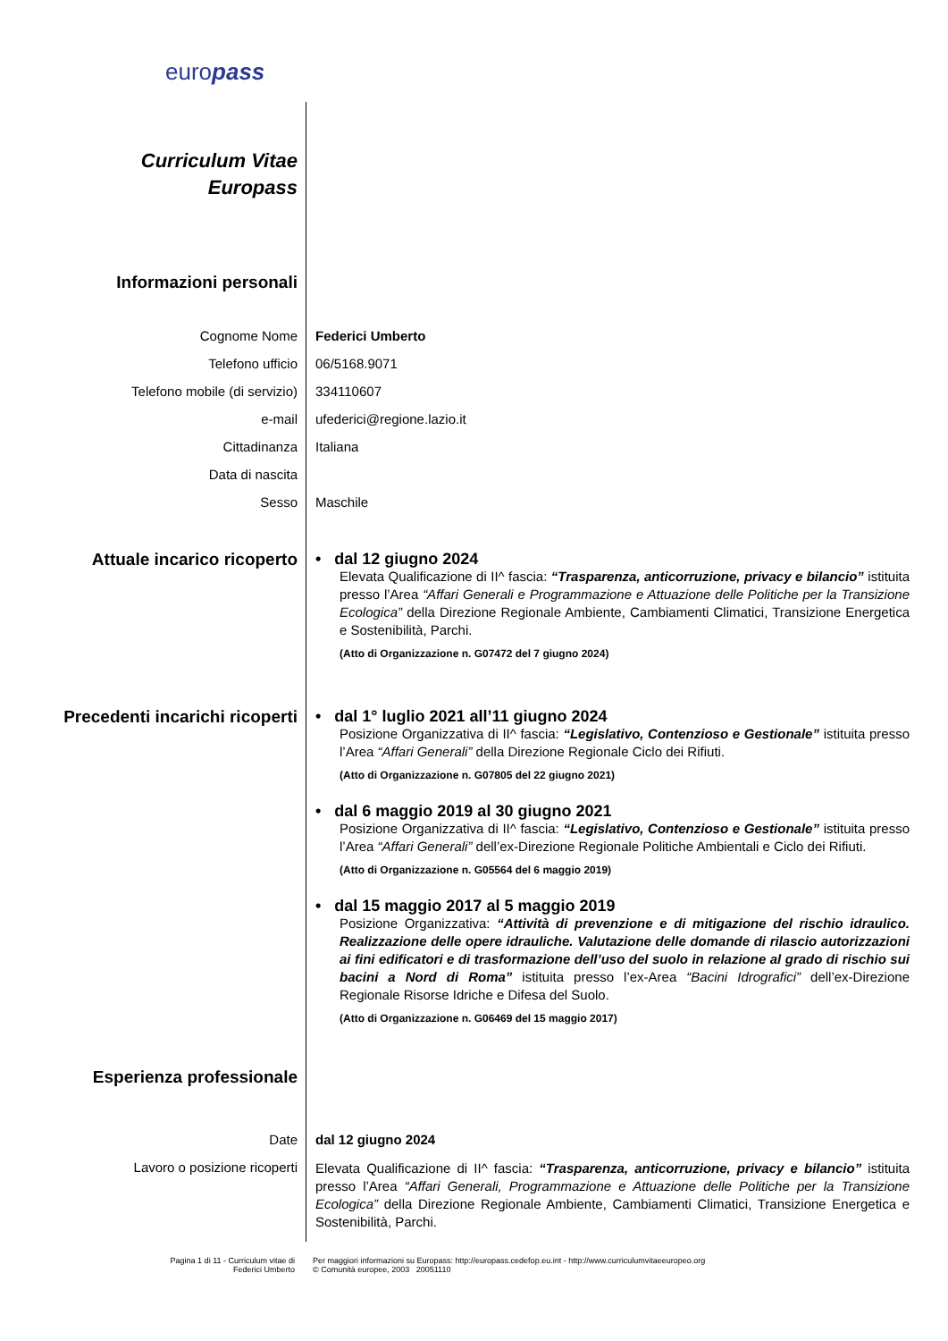europass
Curriculum Vitae
Europass
Informazioni personali
Cognome Nome Federici Umberto
Telefono ufficio 06/5168.9071
Telefono mobile (di servizio) 334110607
e-mail ufederici@regione.lazio.it
Cittadinanza Italiana
Data di nascita
Sesso Maschile
Attuale incarico ricoperto
• dal 12 giugno 2024
Elevata Qualificazione di II^ fascia: “Trasparenza, anticorruzione, privacy e bilancio” istituita presso l’Area “Affari Generali e Programmazione e Attuazione delle Politiche per la Transizione Ecologica” della Direzione Regionale Ambiente, Cambiamenti Climatici, Transizione Energetica e Sostenibilità, Parchi.
(Atto di Organizzazione n. G07472 del 7 giugno 2024)
Precedenti incarichi ricoperti
• dal 1° luglio 2021 all’11 giugno 2024
Posizione Organizzativa di II^ fascia: “Legislativo, Contenzioso e Gestionale” istituita presso l’Area “Affari Generali” della Direzione Regionale Ciclo dei Rifiuti.
(Atto di Organizzazione n. G07805 del 22 giugno 2021)
• dal 6 maggio 2019 al 30 giugno 2021
Posizione Organizzativa di II^ fascia: “Legislativo, Contenzioso e Gestionale” istituita presso l’Area “Affari Generali” dell’ex-Direzione Regionale Politiche Ambientali e Ciclo dei Rifiuti.
(Atto di Organizzazione n. G05564 del 6 maggio 2019)
• dal 15 maggio 2017 al 5 maggio 2019
Posizione Organizzativa: “Attività di prevenzione e di mitigazione del rischio idraulico. Realizzazione delle opere idrauliche. Valutazione delle domande di rilascio autorizzazioni ai fini edificatori e di trasformazione dell’uso del suolo in relazione al grado di rischio sui bacini a Nord di Roma” istituita presso l’ex-Area “Bacini Idrografici” dell’ex-Direzione Regionale Risorse Idriche e Difesa del Suolo.
(Atto di Organizzazione n. G06469 del 15 maggio 2017)
Esperienza professionale
Date dal 12 giugno 2024
Lavoro o posizione ricoperti
Elevata Qualificazione di II^ fascia: “Trasparenza, anticorruzione, privacy e bilancio” istituita presso l’Area “Affari Generali, Programmazione e Attuazione delle Politiche per la Transizione Ecologica” della Direzione Regionale Ambiente, Cambiamenti Climatici, Transizione Energetica e Sostenibilità, Parchi.
Pagina 1 di 11 - Curriculum vitae di
Federici Umberto
Per maggiori informazioni su Europass: http://europass.cedefop.eu.int - http://www.curriculumvitaeeuropeo.org
© Comunità europee, 2003 20051110